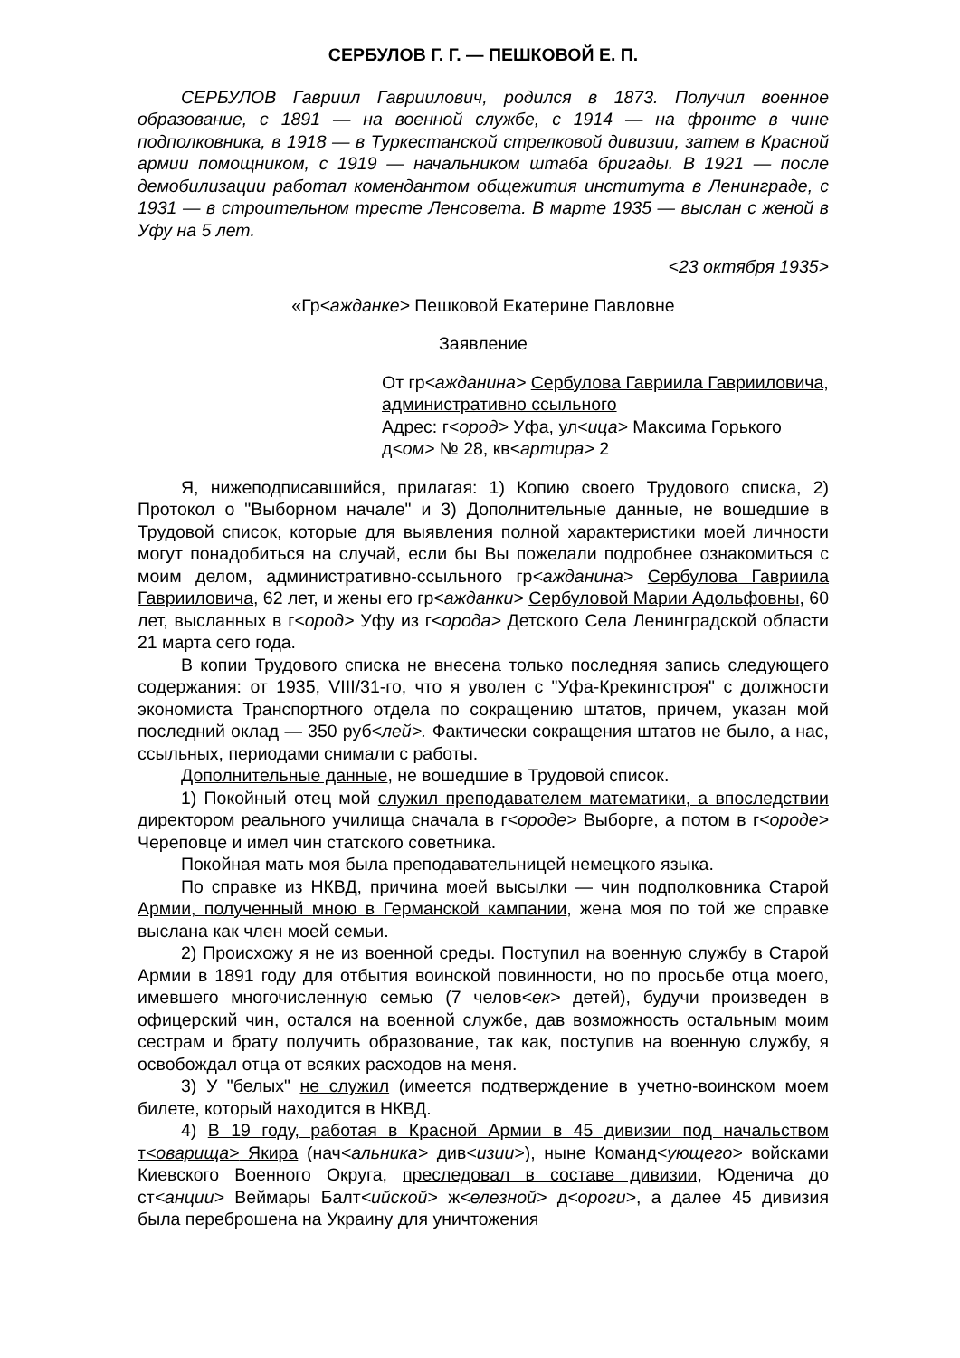СЕРБУЛОВ Г. Г. — ПЕШКОВОЙ Е. П.
СЕРБУЛОВ Гавриил Гавриилович, родился в 1873. Получил военное образование, с 1891 — на военной службе, с 1914 — на фронте в чине подполковника, в 1918 — в Туркестанской стрелковой дивизии, затем в Красной армии помощником, с 1919 — начальником штаба бригады. В 1921 — после демобилизации работал комендантом общежития института в Ленинграде, с 1931 — в строительном тресте Ленсовета. В марте 1935 — выслан с женой в Уфу на 5 лет.
<23 октября 1935>
«Гр<ажданке> Пешковой Екатерине Павловне
Заявление
От гр<ажданина> Сербулова Гавриила Гаврииловича, административно ссыльного
Адрес: г<ород> Уфа, ул<ица> Максима Горького д<ом> № 28, кв<артира> 2
Я, нижеподписавшийся, прилагая: 1) Копию своего Трудового списка, 2) Протокол о "Выборном начале" и 3) Дополнительные данные, не вошедшие в Трудовой список, которые для выявления полной характеристики моей личности могут понадобиться на случай, если бы Вы пожелали подробнее ознакомиться с моим делом, административно-ссыльного гр<ажданина> Сербулова Гавриила Гаврииловича, 62 лет, и жены его гр<ажданки> Сербуловой Марии Адольфовны, 60 лет, высланных в г<ород> Уфу из г<орода> Детского Села Ленинградской области 21 марта сего года.
В копии Трудового списка не внесена только последняя запись следующего содержания: от 1935, VIII/31-го, что я уволен с "Уфа-Крекингстроя" с должности экономиста Транспортного отдела по сокращению штатов, причем, указан мой последний оклад — 350 руб<лей>. Фактически сокращения штатов не было, а нас, ссыльных, периодами снимали с работы.
Дополнительные данные, не вошедшие в Трудовой список.
1) Покойный отец мой служил преподавателем математики, а впоследствии директором реального училища сначала в г<ороде> Выборге, а потом в г<ороде> Череповце и имел чин статского советника.
Покойная мать моя была преподавательницей немецкого языка.
По справке из НКВД, причина моей высылки — чин подполковника Старой Армии, полученный мною в Германской кампании, жена моя по той же справке выслана как член моей семьи.
2) Происхожу я не из военной среды. Поступил на военную службу в Старой Армии в 1891 году для отбытия воинской повинности, но по просьбе отца моего, имевшего многочисленную семью (7 челов<ек> детей), будучи произведен в офицерский чин, остался на военной службе, дав возможность остальным моим сестрам и брату получить образование, так как, поступив на военную службу, я освобождал отца от всяких расходов на меня.
3) У "белых" не служил (имеется подтверждение в учетно-воинском моем билете, который находится в НКВД.
4) В 19 году, работая в Красной Армии в 45 дивизии под начальством т<оварища> Якира (нач<альника> див<изии>), ныне Команд<ующего> войсками Киевского Военного Округа, преследовал в составе дивизии, Юденича до ст<анции> Веймары Балт<ийской> ж<елезной> д<ороги>, а далее 45 дивизия была переброшена на Украину для уничтожения